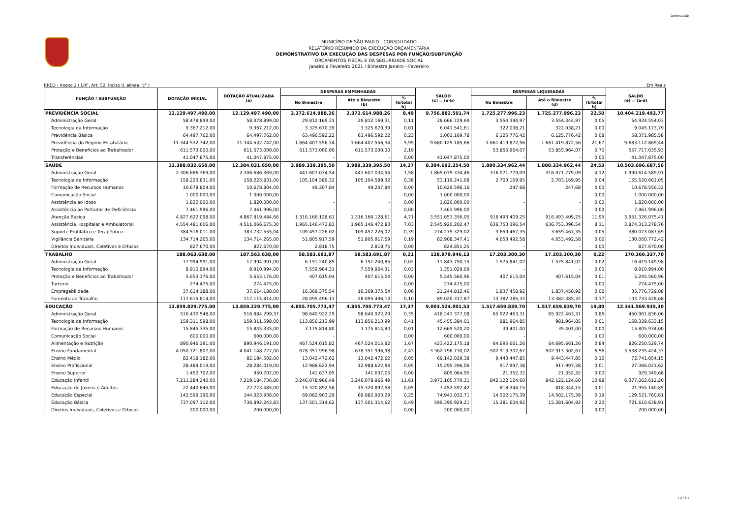Continuação
MUNICÍPIO DE SÃO PAULO - CONSOLIDADO
RELATÓRIO RESUMIDO DA EXECUÇÃO ORÇAMENTÁRIA
DEMONSTRATIVO DA EXECUÇÃO DAS DESPESAS POR FUNÇÃO/SUBFUNÇÃO
ORÇAMENTOS FISCAL E DA SEGURIDADE SOCIAL
Janeiro a Fevereiro 2021 / Bimestre Janeiro - Fevereiro
RREO - Anexo 2 ( LRF, Art. 52, inciso II, alínea "c" ) Em Reais
| FUNÇÃO / SUBFUNÇÃO | DOTAÇÃO INICIAL | DOTAÇÃO ATUALIZADA (a) | DESPESAS EMPENHADAS | | | SALDO (c) = (a-b) | DESPESAS LIQUIDADAS | | | SALDO (e) = (a-d) |
| --- | --- | --- | --- | --- | --- | --- | --- | --- | --- | --- |
| | | | No Bimestre | Até o Bimestre (b) | % (b/total b) | | No Bimestre | Até o Bimestre (d) | % (b/total b) | |
| PREVIDÊNCIA SOCIAL | 12.129.497.490,00 | 12.129.497.490,00 | 2.372.614.988,26 | 2.372.614.988,26 | 8,49 | 9.756.882.501,74 | 1.725.277.996,23 | 1.725.277.996,23 | 22,50 | 10.404.219.493,77 |
| Administração Geral | 58.478.899,00 | 58.478.899,00 | 29.812.169,31 | 29.812.169,31 | 0,11 | 28.666.729,69 | 3.554.344,97 | 3.554.344,97 | 0,05 | 54.924.554,03 |
| Tecnologia da Informação | 9.367.212,00 | 9.367.212,00 | 3.325.670,39 | 3.325.670,39 | 0,01 | 6.041.541,61 | 322.038,21 | 322.038,21 | 0,00 | 9.045.173,79 |
| Previdência Básica | 64.497.762,00 | 64.497.762,00 | 63.496.592,22 | 63.496.592,22 | 0,23 | 1.001.169,78 | 6.125.776,42 | 6.125.776,42 | 0,08 | 58.371.985,58 |
| Previdência do Regime Estatutário | 11.344.532.742,00 | 11.344.532.742,00 | 1.664.407.556,34 | 1.664.407.556,34 | 5,95 | 9.680.125.185,66 | 1.661.419.872,56 | 1.661.419.872,56 | 21,67 | 9.683.112.869,44 |
| Proteção e Benefícios ao Trabalhador | 611.573.000,00 | 611.573.000,00 | 611.573.000,00 | 611.573.000,00 | 2,19 | - | 53.855.964,07 | 53.855.964,07 | 0,70 | 557.717.035,93 |
| Transferências | 41.047.875,00 | 41.047.875,00 | - | - | 0,00 | 41.047.875,00 | - | - | 0,00 | 41.047.875,00 |
| SAÚDE | 12.388.032.650,00 | 12.384.031.650,00 | 3.989.339.395,50 | 3.989.339.395,50 | 14,27 | 8.394.692.254,50 | 1.880.334.962,44 | 1.880.334.962,44 | 24,53 | 10.503.696.687,56 |
| Administração Geral | 2.306.686.369,00 | 2.306.686.369,00 | 441.607.034,54 | 441.607.034,54 | 1,58 | 1.865.079.334,46 | 316.071.779,09 | 316.071.779,09 | 4,12 | 1.990.614.589,91 |
| Tecnologia da Informação | 158.223.831,00 | 158.223.831,00 | 105.104.589,32 | 105.104.589,32 | 0,38 | 53.119.241,68 | 2.703.169,95 | 2.703.169,95 | 0,04 | 155.520.661,05 |
| Formação de Recursos Humanos | 10.678.804,00 | 10.678.804,00 | 49.207,84 | 49.207,84 | 0,00 | 10.629.596,16 | 247,68 | 247,68 | 0,00 | 10.678.556,32 |
| Comunicação Social | 1.000.000,00 | 1.000.000,00 | - | - | 0,00 | 1.000.000,00 | - | - | 0,00 | 1.000.000,00 |
| Assistência ao Idoso | 1.820.000,00 | 1.820.000,00 | - | - | 0,00 | 1.820.000,00 | - | - | 0,00 | 1.820.000,00 |
| Assistência ao Portador de Deficiência | 7.461.996,00 | 7.461.996,00 | - | - | 0,00 | 7.461.996,00 | - | - | 0,00 | 7.461.996,00 |
| Atenção Básica | 4.827.622.098,00 | 4.867.819.484,66 | 1.316.166.128,61 | 1.316.166.128,61 | 4,71 | 3.551.653.356,05 | 916.493.409,25 | 916.493.409,25 | 11,95 | 3.951.326.075,41 |
| Assistência Hospitalar e Ambulatorial | 4.554.481.606,00 | 4.511.066.675,30 | 1.965.146.472,83 | 1.965.146.472,83 | 7,03 | 2.545.920.202,47 | 636.753.396,54 | 636.753.396,54 | 8,31 | 3.874.313.278,76 |
| Suporte Profilático e Terapêutico | 384.516.011,00 | 383.732.555,04 | 109.457.226,02 | 109.457.226,02 | 0,39 | 274.275.329,02 | 3.659.467,35 | 3.659.467,35 | 0,05 | 380.073.087,69 |
| Vigilância Sanitária | 134.714.265,00 | 134.714.265,00 | 51.805.917,59 | 51.805.917,59 | 0,19 | 82.908.347,41 | 4.653.492,58 | 4.653.492,58 | 0,06 | 130.060.772,42 |
| Direitos Individuais, Coletivos e Difusos | 827.670,00 | 827.670,00 | 2.818,75 | 2.818,75 | 0,00 | 824.851,25 | - | - | 0,00 | 827.670,00 |
| TRABALHO | 188.063.638,00 | 187.563.638,00 | 58.583.691,87 | 58.583.691,87 | 0,21 | 128.979.946,13 | 17.203.300,30 | 17.203.300,30 | 0,22 | 170.360.337,70 |
| Administração Geral | 17.994.991,00 | 17.994.991,00 | 6.151.240,85 | 6.151.240,85 | 0,02 | 11.843.750,15 | 1.575.841,02 | 1.575.841,02 | 0,02 | 16.419.149,98 |
| Tecnologia da Informação | 8.910.994,00 | 8.910.994,00 | 7.559.964,31 | 7.559.964,31 | 0,03 | 1.351.029,69 | - | - | 0,00 | 8.910.994,00 |
| Proteção e Benefícios ao Trabalhador | 5.653.176,00 | 5.653.176,00 | 407.615,04 | 407.615,04 | 0,00 | 5.245.560,96 | 407.615,04 | 407.615,04 | 0,01 | 5.245.560,96 |
| Turismo | 274.475,00 | 274.475,00 | - | - | 0,00 | 274.475,00 | - | - | 0,00 | 274.475,00 |
| Empregabilidade | 37.614.188,00 | 37.614.188,00 | 16.369.375,54 | 16.369.375,54 | 0,06 | 21.244.812,46 | 1.837.458,92 | 1.837.458,92 | 0,02 | 35.776.729,08 |
| Fomento ao Trabalho | 117.615.814,00 | 117.115.814,00 | 28.095.496,13 | 28.095.496,13 | 0,10 | 89.020.317,87 | 13.382.385,32 | 13.382.385,32 | 0,17 | 103.733.428,68 |
| EDUCAÇÃO | 13.859.829.775,00 | 13.859.229.775,00 | 4.855.705.773,47 | 4.855.705.773,47 | 17,37 | 9.003.524.001,53 | 1.517.659.839,70 | 1.517.659.839,70 | 19,80 | 12.341.569.935,30 |
| Administração Geral | 516.430.548,00 | 516.884.299,37 | 98.640.922,29 | 98.640.922,29 | 0,35 | 418.243.377,08 | 65.922.463,31 | 65.922.463,31 | 0,86 | 450.961.836,06 |
| Tecnologia da Informação | 159.311.598,00 | 159.311.598,00 | 113.856.213,99 | 113.856.213,99 | 0,41 | 45.455.384,01 | 981.964,85 | 981.964,85 | 0,01 | 158.329.633,15 |
| Formação de Recursos Humanos | 15.845.335,00 | 15.845.335,00 | 3.175.814,80 | 3.175.814,80 | 0,01 | 12.669.520,20 | 39.401,00 | 39.401,00 | 0,00 | 15.805.934,00 |
| Comunicação Social | 600.000,00 | 600.000,00 | - | - | 0,00 | 600.000,00 | - | - | 0,00 | 600.000,00 |
| Alimentação e Nutrição | 890.946.191,00 | 890.946.191,00 | 467.524.015,82 | 467.524.015,82 | 1,67 | 423.422.175,18 | 64.695.661,26 | 64.695.661,26 | 0,84 | 826.250.529,74 |
| Ensino Fundamental | 4.050.721.807,00 | 4.041.148.727,00 | 678.351.996,98 | 678.351.996,98 | 2,43 | 3.362.796.730,02 | 502.913.302,67 | 502.913.302,67 | 6,56 | 3.538.235.424,33 |
| Ensino Médio | 82.418.182,00 | 82.184.502,00 | 13.042.472,62 | 13.042.472,62 | 0,05 | 69.142.029,38 | 9.443.447,85 | 9.443.447,85 | 0,12 | 72.741.054,15 |
| Ensino Profissional | 28.484.019,00 | 28.284.019,00 | 12.988.622,94 | 12.988.622,94 | 0,05 | 15.295.396,06 | 917.997,38 | 917.997,38 | 0,01 | 27.366.021,62 |
| Ensino Superior | 1.450.702,00 | 950.702,00 | 141.637,05 | 141.637,05 | 0,00 | 809.064,95 | 21.352,32 | 21.352,32 | 0,00 | 929.349,68 |
| Educação Infantil | 7.211.284.240,00 | 7.219.184.736,80 | 3.246.078.966,49 | 3.246.078.966,49 | 11,61 | 3.973.105.770,31 | 842.122.124,60 | 842.122.124,60 | 10,98 | 6.377.062.612,20 |
| Educação de Jovens e Adultos | 22.440.845,00 | 22.773.485,00 | 15.320.892,58 | 15.320.892,58 | 0,05 | 7.452.592,42 | 818.344,15 | 818.344,15 | 0,01 | 21.955.140,85 |
| Educação Especial | 142.599.196,00 | 144.023.936,00 | 69.082.903,29 | 69.082.903,29 | 0,25 | 74.941.032,71 | 14.502.175,39 | 14.502.175,39 | 0,19 | 129.521.760,61 |
| Educação Básica | 737.097.112,00 | 736.892.243,83 | 137.501.314,62 | 137.501.314,62 | 0,49 | 599.390.929,21 | 15.281.604,92 | 15.281.604,92 | 0,20 | 721.610.638,91 |
| Direitos Individuais, Coletivos e Difusos | 200.000,00 | 200.000,00 | - | - | 0,00 | 200.000,00 | - | - | 0,00 | 200.000,00 |
( 2 / 5 )